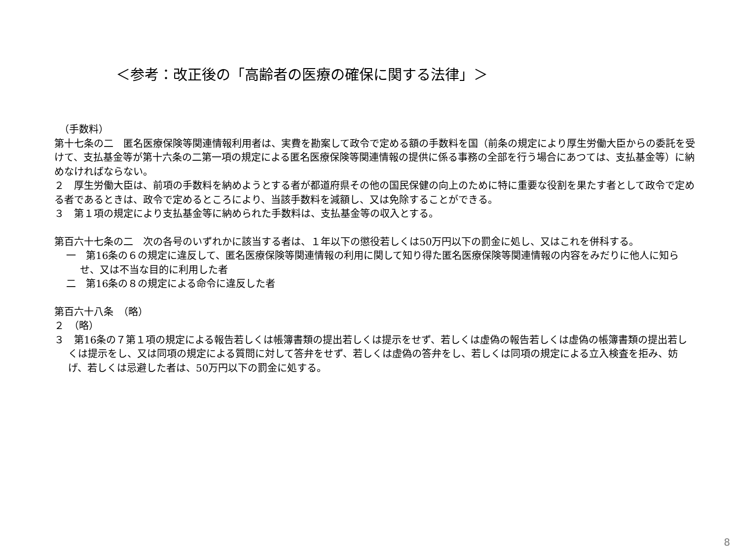＜参考：改正後の「高齢者の医療の確保に関する法律」＞
　（手数料）
第十七条の二　匿名医療保険等関連情報利用者は、実費を勘案して政令で定める額の手数料を国（前条の規定により厚生労働大臣からの委託を受けて、支払基金等が第十六条の二第一項の規定による匿名医療保険等関連情報の提供に係る事務の全部を行う場合にあつては、支払基金等）に納めなければならない。
２　厚生労働大臣は、前項の手数料を納めようとする者が都道府県その他の国民保健の向上のために特に重要な役割を果たす者として政令で定める者であるときは、政令で定めるところにより、当該手数料を減額し、又は免除することができる。
３　第１項の規定により支払基金等に納められた手数料は、支払基金等の収入とする。
第百六十七条の二　次の各号のいずれかに該当する者は、１年以下の懲役若しくは50万円以下の罰金に処し、又はこれを併科する。
一　第16条の６の規定に違反して、匿名医療保険等関連情報の利用に関して知り得た匿名医療保険等関連情報の内容をみだりに他人に知らせ、又は不当な目的に利用した者
二　第16条の８の規定による命令に違反した者
第百六十八条　（略）
２　（略）
３　第16条の７第１項の規定による報告若しくは帳簿書類の提出若しくは提示をせず、若しくは虚偽の報告若しくは虚偽の帳簿書類の提出若しくは提示をし、又は同項の規定による質問に対して答弁をせず、若しくは虚偽の答弁をし、若しくは同項の規定による立入検査を拒み、妨げ、若しくは忌避した者は、50万円以下の罰金に処する。
8